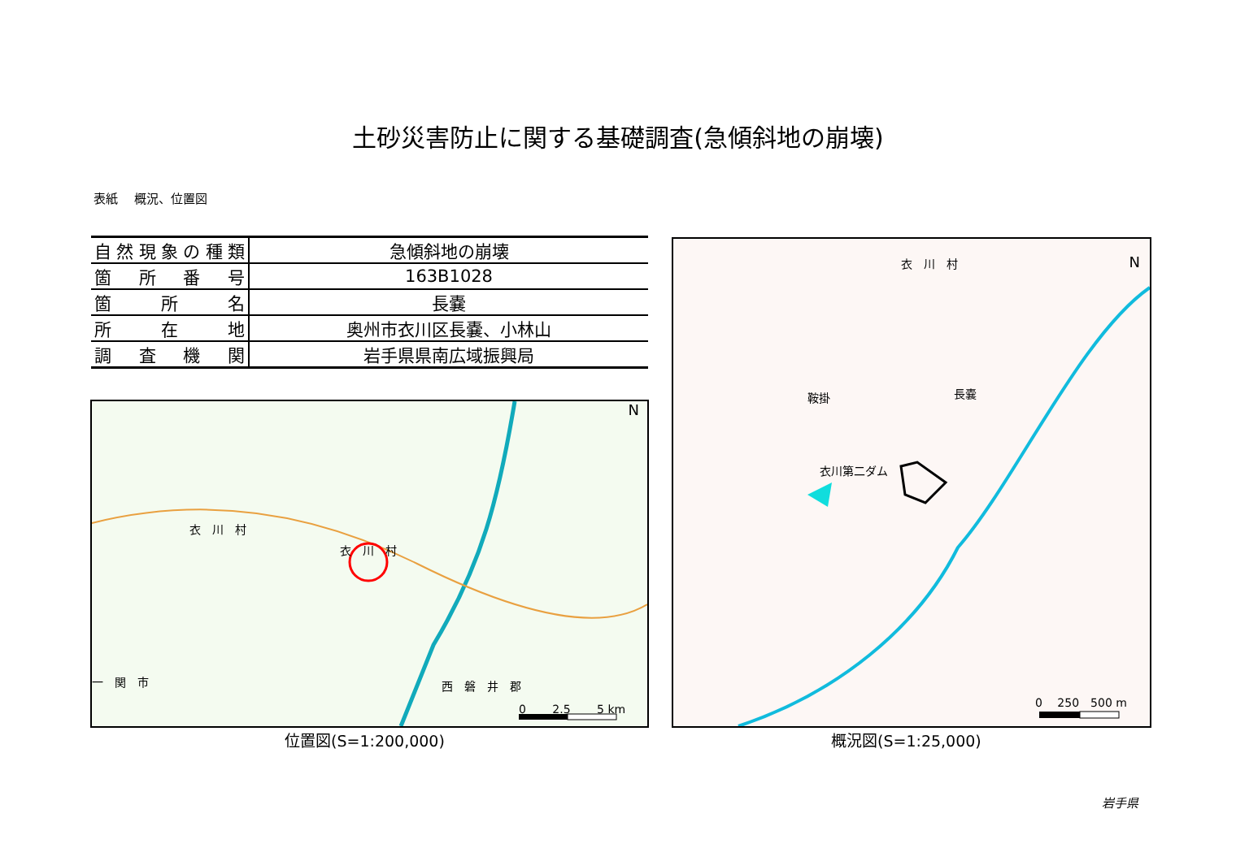土砂災害防止に関する基礎調査(急傾斜地の崩壊)
表紙　 概況、位置図
| 自然現象の種類 | 急傾斜地の崩壊 |
| 箇所番号 | 163B1028 |
| 箇所名 | 長嚢 |
| 所在地 | 奥州市衣川区長嚢、小林山 |
| 調査機関 | 岩手県県南広域振興局 |
衣　川　村
衣　川　村
西　磐　井　郡
一　関　市
N
0 　　2.5 　　5 km
位置図(S=1:200,000)
衣　川　村 N
衣川第二ダム
鞍掛 長嚢
0 　250　500 m
概況図(S=1:25,000)
岩手県